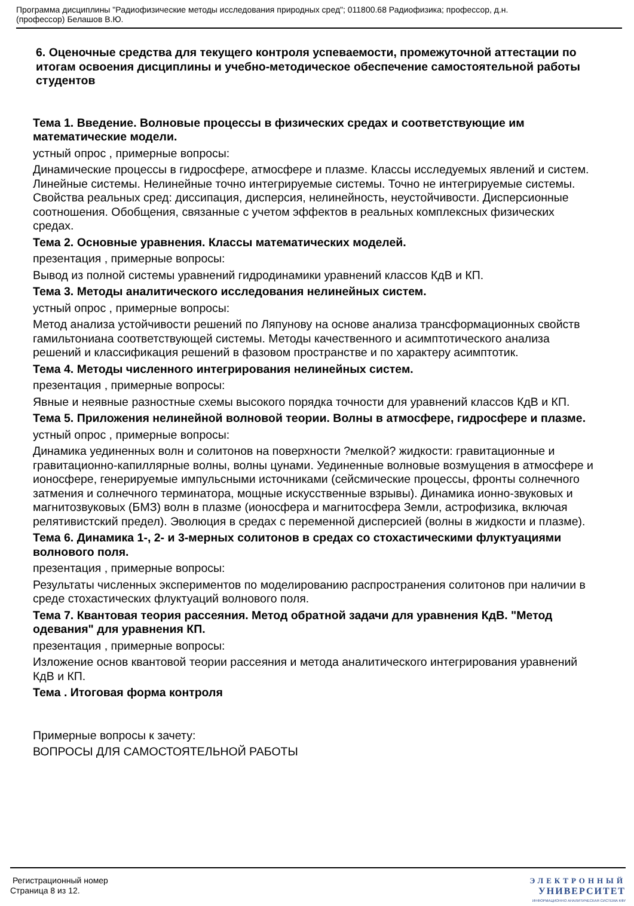Программа дисциплины "Радиофизические методы исследования природных сред"; 011800.68 Радиофизика; профессор, д.н.
(профессор) Белашов В.Ю.
6. Оценочные средства для текущего контроля успеваемости, промежуточной аттестации по итогам освоения дисциплины и учебно-методическое обеспечение самостоятельной работы студентов
Тема 1. Введение. Волновые процессы в физических средах и соответствующие им математические модели.
устный опрос , примерные вопросы:
Динамические процессы в гидросфере, атмосфере и плазме. Классы исследуемых явлений и систем. Линейные системы. Нелинейные точно интегрируемые системы. Точно не интегрируемые системы. Свойства реальных сред: диссипация, дисперсия, нелинейность, неустойчивости. Дисперсионные соотношения. Обобщения, связанные с учетом эффектов в реальных комплексных физических средах.
Тема 2. Основные уравнения. Классы математических моделей.
презентация , примерные вопросы:
Вывод из полной системы уравнений гидродинамики уравнений классов КдВ и КП.
Тема 3. Методы аналитического исследования нелинейных систем.
устный опрос , примерные вопросы:
Метод анализа устойчивости решений по Ляпунову на основе анализа трансформационных свойств гамильтониана соответствующей системы. Методы качественного и асимптотического анализа решений и классификация решений в фазовом пространстве и по характеру асимптотик.
Тема 4. Методы численного интегрирования нелинейных систем.
презентация , примерные вопросы:
Явные и неявные разностные схемы высокого порядка точности для уравнений классов КдВ и КП.
Тема 5. Приложения нелинейной волновой теории. Волны в атмосфере, гидросфере и плазме.
устный опрос , примерные вопросы:
Динамика уединенных волн и солитонов на поверхности ?мелкой? жидкости: гравитационные и гравитационно-капиллярные волны, волны цунами. Уединенные волновые возмущения в атмосфере и ионосфере, генерируемые импульсными источниками (сейсмические процессы, фронты солнечного затмения и солнечного терминатора, мощные искусственные взрывы). Динамика ионно-звуковых и магнитозвуковых (БМЗ) волн в плазме (ионосфера и магнитосфера Земли, астрофизика, включая релятивистский предел). Эволюция в средах с переменной дисперсией (волны в жидкости и плазме).
Тема 6. Динамика 1-, 2- и 3-мерных солитонов в средах со стохастическими флуктуациями волнового поля.
презентация , примерные вопросы:
Результаты численных экспериментов по моделированию распространения солитонов при наличии в среде стохастических флуктуаций волнового поля.
Тема 7. Квантовая теория рассеяния. Метод обратной задачи для уравнения КдВ. "Метод одевания" для уравнения КП.
презентация , примерные вопросы:
Изложение основ квантовой теории рассеяния и метода аналитического интегрирования уравнений КдВ и КП.
Тема . Итоговая форма контроля
Примерные вопросы к зачету:
ВОПРОСЫ ДЛЯ САМОСТОЯТЕЛЬНОЙ РАБОТЫ
Регистрационный номер
Страница 8 из 12.
ЭЛЕКТРОННЫЙ
УНИВЕРСИТЕТ
ИНФОРМАЦИОННО АНАЛИТИЧЕСКАЯ СИСТЕМА КФУ